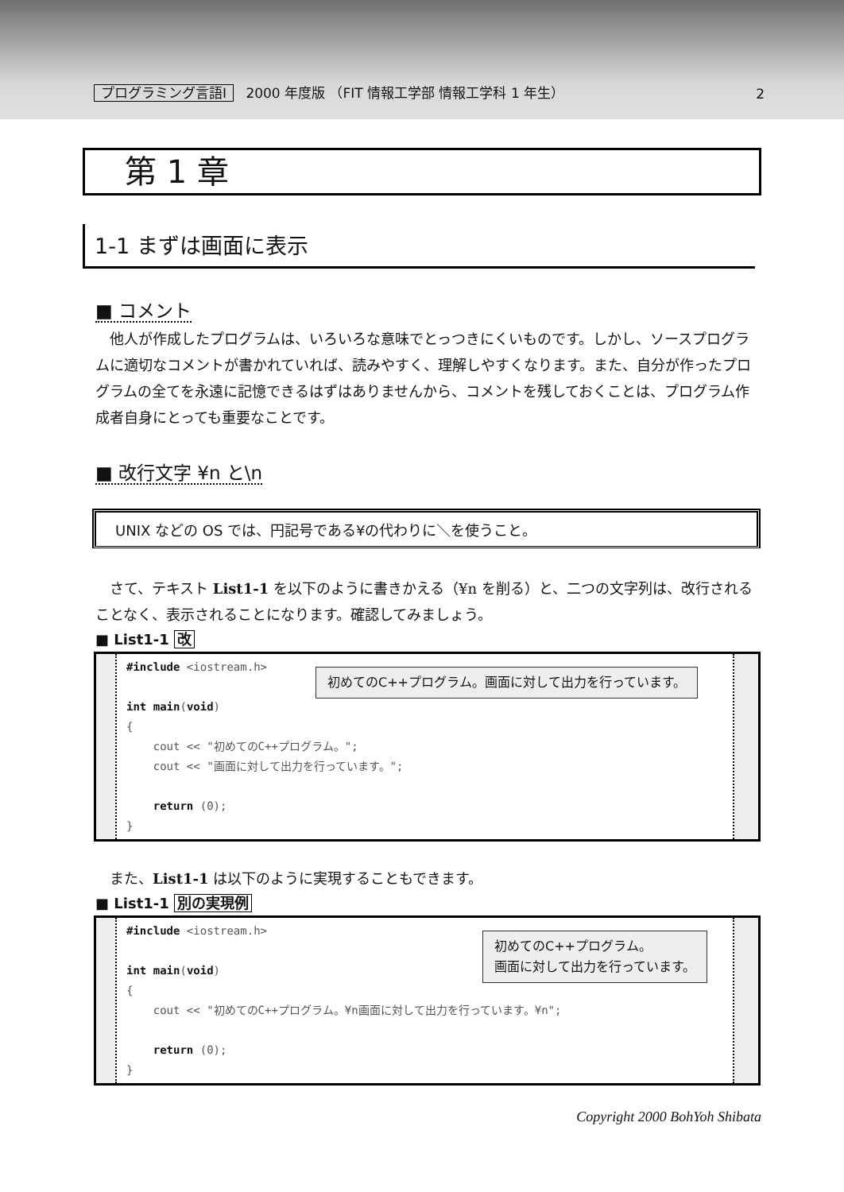プログラミング言語Ⅰ 2000 年度版 （FIT 情報工学部 情報工学科 1 年生）
2
第 1 章
1-1 まずは画面に表示
■ コメント
他人が作成したプログラムは、いろいろな意味でとっつきにくいものです。しかし、ソースプログラムに適切なコメントが書かれていれば、読みやすく、理解しやすくなります。また、自分が作ったプログラムの全てを永遠に記憶できるはずはありませんから、コメントを残しておくことは、プログラム作成者自身にとっても重要なことです。
■ 改行文字 ¥n と\n
UNIX などの OS では、円記号である¥の代わりに＼を使うこと。
さて、テキスト List1-1 を以下のように書きかえる（¥n を削る）と、二つの文字列は、改行されることなく、表示されることになります。確認してみましょう。
■ List1-1 改
初めてのC++プログラム。画面に対して出力を行っています。
#include <iostream.h>
int main(void)
{
cout << "初めてのC++プログラム。";
cout << "画面に対して出力を行っています。";
return (0);
}
また、List1-1 は以下のように実現することもできます。
■ List1-1 別の実現例
初めてのC++プログラム。
画面に対して出力を行っています。
#include <iostream.h>
int main(void)
{
cout << "初めてのC++プログラム。¥n画面に対して出力を行っています。¥n";
return (0);
}
Copyright 2000 BohYoh Shibata